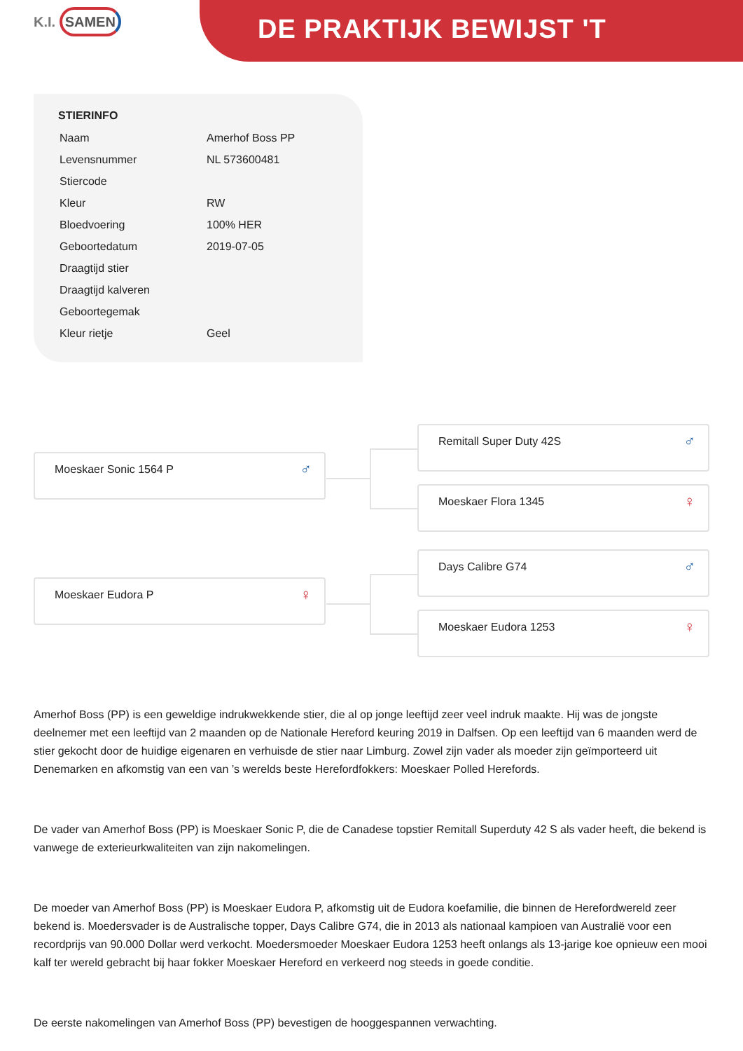K.I. SAMEN
DE PRAKTIJK BEWIJST 'T
STIERINFO
| Naam | Amerhof Boss PP |
| Levensnummer | NL 573600481 |
| Stiercode | |
| Kleur | RW |
| Bloedvoering | 100% HER |
| Geboortedatum | 2019-07-05 |
| Draagtijd stier | |
| Draagtijd kalveren | |
| Geboortegemak | |
| Kleur rietje | Geel |
Moeskaer Sonic 1564 P ♂
Remitall Super Duty 42S ♂
Moeskaer Flora 1345 ♀
Moeskaer Eudora P ♀
Days Calibre G74 ♂
Moeskaer Eudora 1253 ♀
Amerhof Boss (PP) is een geweldige indrukwekkende stier, die al op jonge leeftijd zeer veel indruk maakte. Hij was de jongste deelnemer met een leeftijd van 2 maanden op de Nationale Hereford keuring 2019 in Dalfsen. Op een leeftijd van 6 maanden werd de stier gekocht door de huidige eigenaren en verhuisde de stier naar Limburg. Zowel zijn vader als moeder zijn geïmporteerd uit Denemarken en afkomstig van een van ’s werelds beste Herefordfokkers: Moeskaer Polled Herefords.
De vader van Amerhof Boss (PP) is Moeskaer Sonic P, die de Canadese topstier Remitall Superduty 42 S als vader heeft, die bekend is vanwege de exterieurkwaliteiten van zijn nakomelingen.
De moeder van Amerhof Boss (PP) is Moeskaer Eudora P, afkomstig uit de Eudora koefamilie, die binnen de Herefordwereld zeer bekend is. Moedersvader is de Australische topper, Days Calibre G74, die in 2013 als nationaal kampioen van Australië voor een recordprijs van 90.000 Dollar werd verkocht. Moedersmoeder Moeskaer Eudora 1253 heeft onlangs als 13-jarige koe opnieuw een mooi kalf ter wereld gebracht bij haar fokker Moeskaer Hereford en verkeerd nog steeds in goede conditie.
De eerste nakomelingen van Amerhof Boss (PP) bevestigen de hooggespannen verwachting.